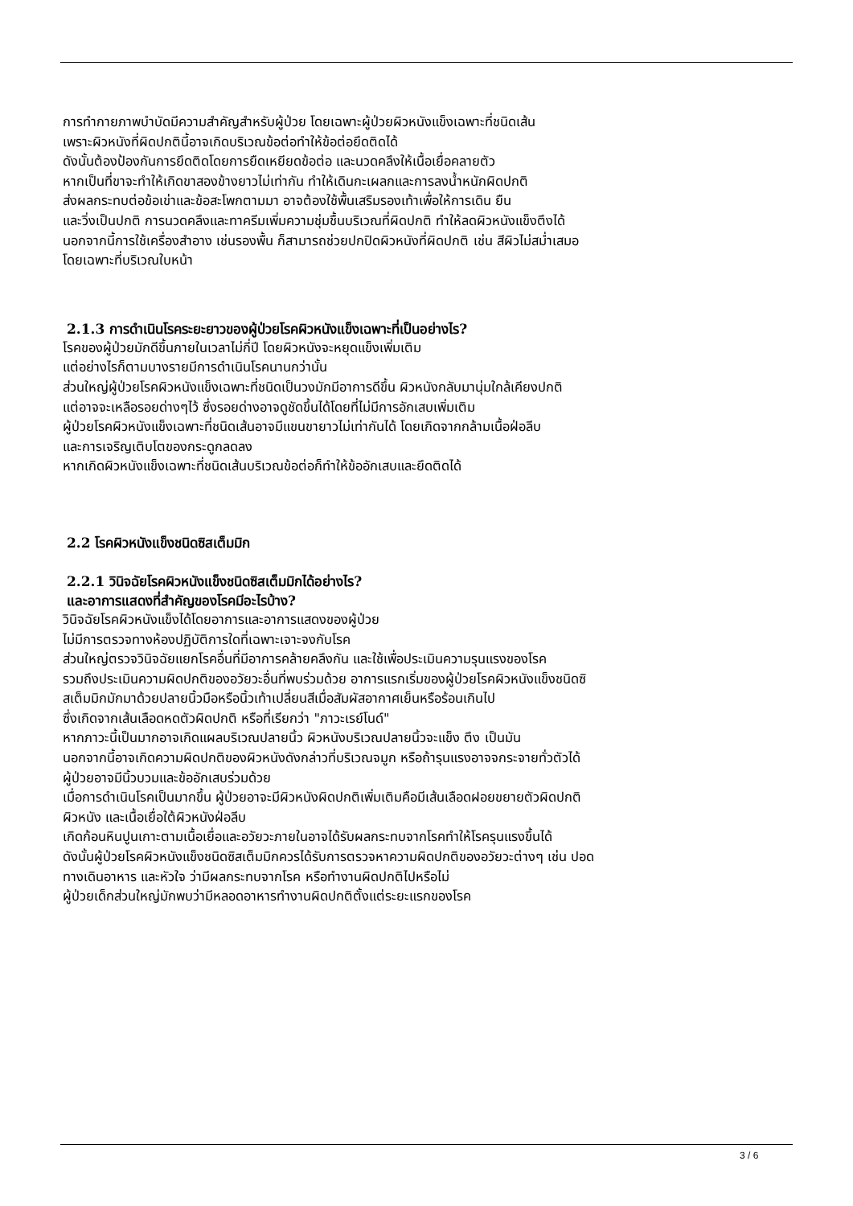การทำกายภาพบำบัดมีความสำคัญสำหรับผู้ป่วย โดยเฉพาะผู้ป่วยผิวหนังแข็งเฉพาะที่ชนิดเส้น
เพราะผิวหนังที่ผิดปกตินี้อาจเกิดบริเวณข้อต่อทำให้ข้อต่อยึดติดได้
ดังนั้นต้องป้องกันการยึดติดโดยการยืดเหยียดข้อต่อ และนวดคลึงให้เนื้อเยื่อคลายตัว
หากเป็นที่ขาจะทำให้เกิดขาสองข้างยาวไม่เท่ากัน ทำให้เดินกะเผลกและการลงน้ำหนักผิดปกติ
ส่งผลกระทบต่อข้อเข่าและข้อสะโพกตามมา อาจต้องใช้พื้นเสริมรองเท้าเพื่อให้การเดิน ยืน
และวิ่งเป็นปกติ การนวดคลึงและทาครีมเพิ่มความชุ่มชื้นบริเวณที่ผิดปกติ ทำให้ลดผิวหนังแข็งตึงได้
นอกจากนี้การใช้เครื่องสำอาง เช่นรองพื้น ก็สามารถช่วยปกปิดผิวหนังที่ผิดปกติ เช่น สีผิวไม่สม่ำเสมอ
โดยเฉพาะที่บริเวณใบหน้า
2.1.3 การดำเนินโรคระยะยาวของผู้ป่วยโรคผิวหนังแข็งเฉพาะที่เป็นอย่างไร?
โรคของผู้ป่วยมักดีขึ้นภายในเวลาไม่กี่ปี โดยผิวหนังจะหยุดแข็งเพิ่มเติม
แต่อย่างไรก็ตามบางรายมีการดำเนินโรคนานกว่านั้น
ส่วนใหญ่ผู้ป่วยโรคผิวหนังแข็งเฉพาะที่ชนิดเป็นวงมักมีอาการดีขึ้น ผิวหนังกลับมานุ่มใกล้เคียงปกติ
แต่อาจจะเหลือรอยด่างๆไว้ ซึ่งรอยด่างอาจดูชัดขึ้นได้โดยที่ไม่มีการอักเสบเพิ่มเติม
ผู้ป่วยโรคผิวหนังแข็งเฉพาะที่ชนิดเส้นอาจมีแขนขายาวไม่เท่ากันได้ โดยเกิดจากกล้ามเนื้อฝ่อลีบ
และการเจริญเติบโตของกระดูกลดลง
หากเกิดผิวหนังแข็งเฉพาะที่ชนิดเส้นบริเวณข้อต่อก็ทำให้ข้ออักเสบและยึดติดได้
2.2 โรคผิวหนังแข็งชนิดซิสเต็มมิก
2.2.1 วินิจฉัยโรคผิวหนังแข็งชนิดซิสเต็มมิกได้อย่างไร?
และอาการแสดงที่สำคัญของโรคมีอะไรบ้าง?
วินิจฉัยโรคผิวหนังแข็งได้โดยอาการและอาการแสดงของผู้ป่วย
ไม่มีการตรวจทางห้องปฏิบัติการใดที่เฉพาะเจาะจงกับโรค
ส่วนใหญ่ตรวจวินิจฉัยแยกโรคอื่นที่มีอาการคล้ายคลึงกัน และใช้เพื่อประเมินความรุนแรงของโรค
รวมถึงประเมินความผิดปกติของอวัยวะอื่นที่พบร่วมด้วย อาการแรกเริ่มของผู้ป่วยโรคผิวหนังแข็งชนิดซิ
สเต็มมิกมักมาด้วยปลายนิ้วมือหรือนิ้วเท้าเปลี่ยนสีเมื่อสัมผัสอากาศเย็นหรือร้อนเกินไป
ซึ่งเกิดจากเส้นเลือดหดตัวผิดปกติ หรือที่เรียกว่า "ภาวะเรย์โนด์"
หากภาวะนี้เป็นมากอาจเกิดแผลบริเวณปลายนิ้ว ผิวหนังบริเวณปลายนิ้วจะแข็ง ตึง เป็นมัน
นอกจากนี้อาจเกิดความผิดปกติของผิวหนังดังกล่าวที่บริเวณจมูก หรือถ้ารุนแรงอาจจกระจายทั่วตัวได้
ผู้ป่วยอาจมีนิ้วบวมและข้ออักเสบร่วมด้วย
เมื่อการดำเนินโรคเป็นมากขึ้น ผู้ป่วยอาจะมีผิวหนังผิดปกติเพิ่มเติมคือมีเส้นเลือดฝอยขยายตัวผิดปกติ
ผิวหนัง และเนื้อเยื่อใต้ผิวหนังฝ่อลีบ
เกิดก้อนหินปูนเกาะตามเนื้อเยื่อและอวัยวะภายในอาจได้รับผลกระทบจากโรคทำให้โรครุนแรงขึ้นได้
ดังนั้นผู้ป่วยโรคผิวหนังแข็งชนิดซิสเต็มมิกควรได้รับการตรวจหาความผิดปกติของอวัยวะต่างๆ เช่น ปอด
ทางเดินอาหาร และหัวใจ ว่ามีผลกระทบจากโรค หรือทำงานผิดปกติไปหรือไม่
ผู้ป่วยเด็กส่วนใหญ่มักพบว่ามีหลอดอาหารทำงานผิดปกติตั้งแต่ระยะแรกของโรค
3 / 6